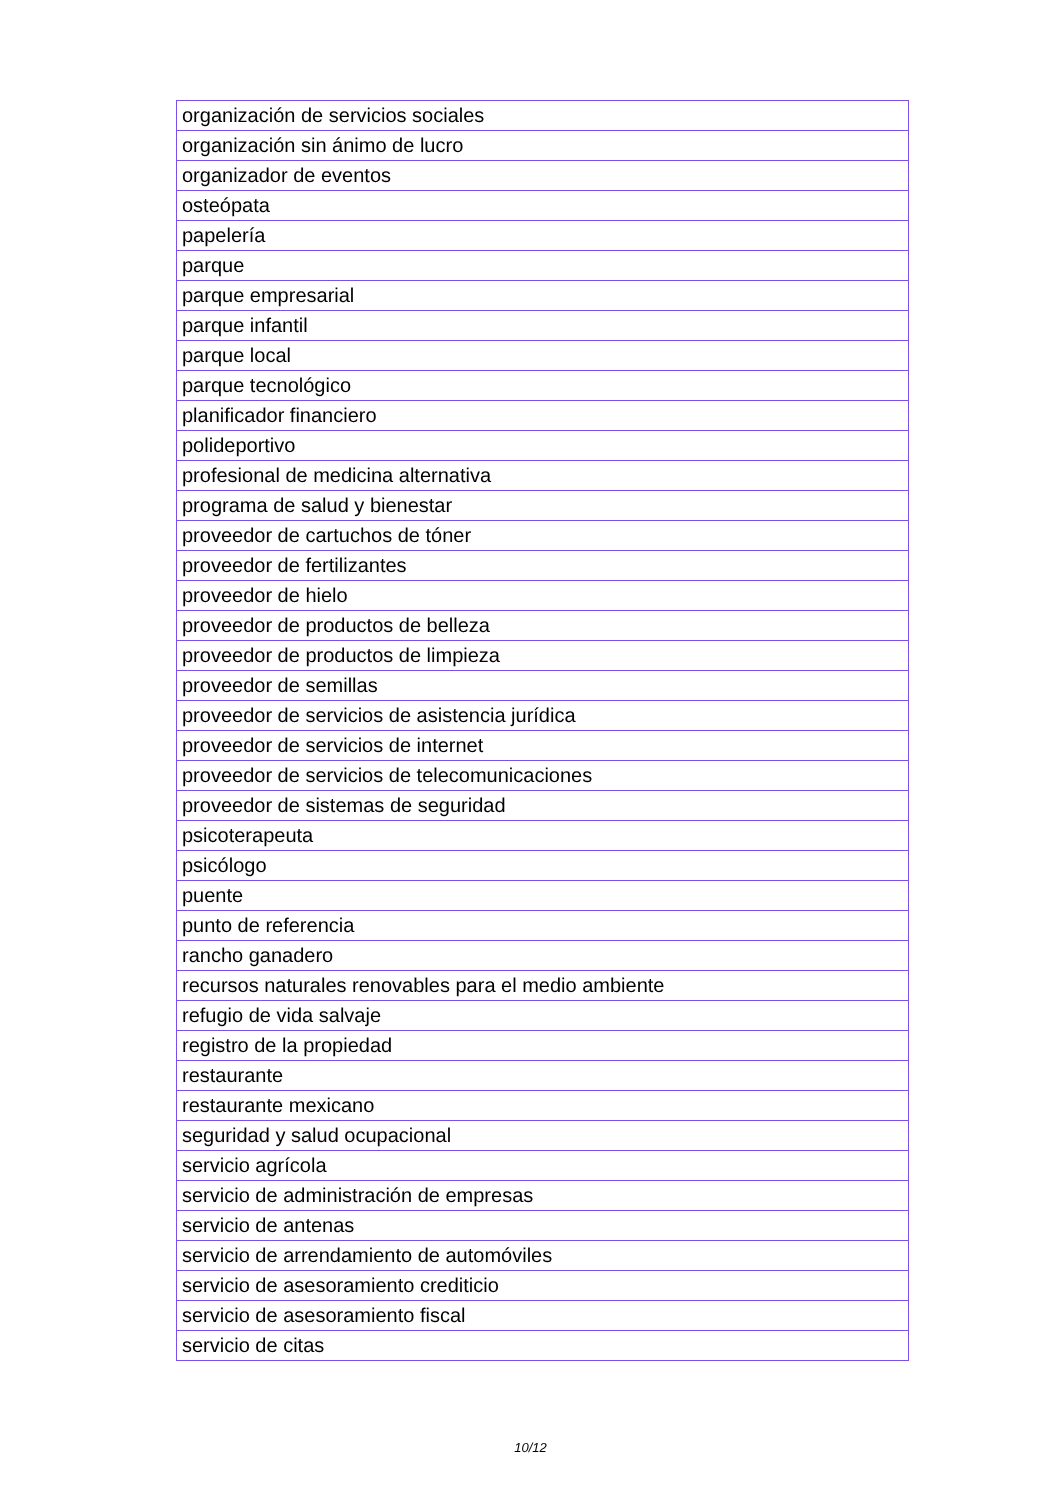| organización de servicios sociales |
| organización sin ánimo de lucro |
| organizador de eventos |
| osteópata |
| papelería |
| parque |
| parque empresarial |
| parque infantil |
| parque local |
| parque tecnológico |
| planificador financiero |
| polideportivo |
| profesional de medicina alternativa |
| programa de salud y bienestar |
| proveedor de cartuchos de tóner |
| proveedor de fertilizantes |
| proveedor de hielo |
| proveedor de productos de belleza |
| proveedor de productos de limpieza |
| proveedor de semillas |
| proveedor de servicios de asistencia jurídica |
| proveedor de servicios de internet |
| proveedor de servicios de telecomunicaciones |
| proveedor de sistemas de seguridad |
| psicoterapeuta |
| psicólogo |
| puente |
| punto de referencia |
| rancho ganadero |
| recursos naturales renovables para el medio ambiente |
| refugio de vida salvaje |
| registro de la propiedad |
| restaurante |
| restaurante mexicano |
| seguridad y salud ocupacional |
| servicio agrícola |
| servicio de administración de empresas |
| servicio de antenas |
| servicio de arrendamiento de automóviles |
| servicio de asesoramiento crediticio |
| servicio de asesoramiento fiscal |
| servicio de citas |
10/12